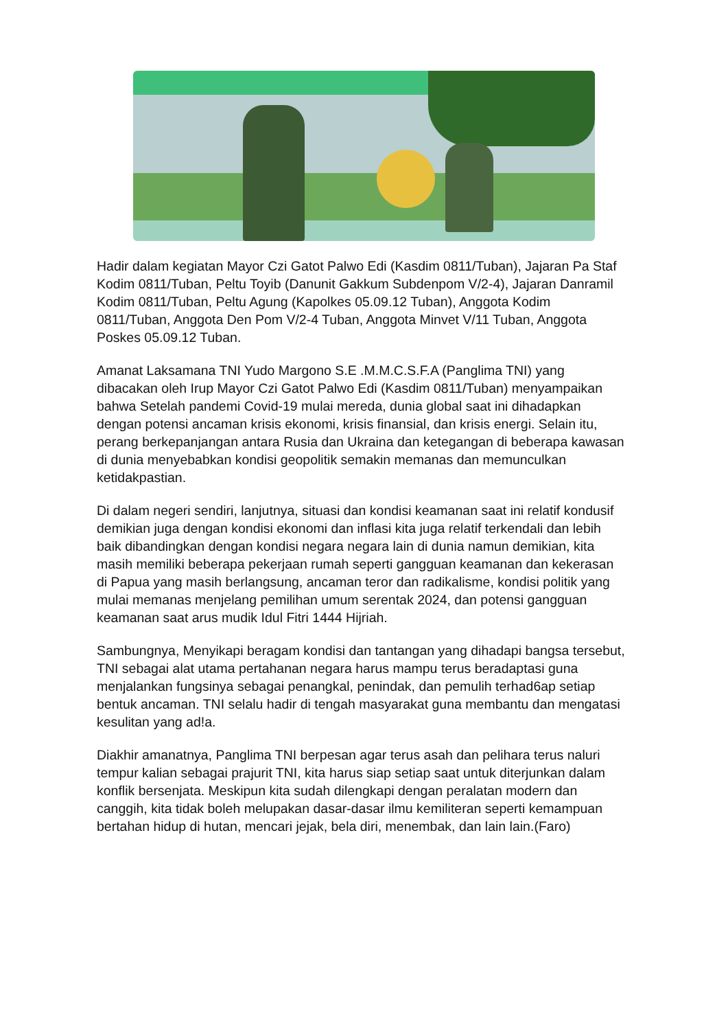Hadir dalam kegiatan Mayor Czi Gatot Palwo Edi (Kasdim 0811/Tuban), Jajaran Pa Staf Kodim 0811/Tuban, Peltu Toyib (Danunit Gakkum Subdenpom V/2-4), Jajaran Danramil Kodim 0811/Tuban, Peltu Agung (Kapolkes 05.09.12 Tuban), Anggota Kodim 0811/Tuban, Anggota Den Pom V/2-4 Tuban, Anggota Minvet V/11 Tuban, Anggota Poskes 05.09.12 Tuban.
Amanat Laksamana TNI Yudo Margono S.E .M.M.C.S.F.A (Panglima TNI) yang dibacakan oleh Irup Mayor Czi Gatot Palwo Edi (Kasdim 0811/Tuban) menyampaikan bahwa Setelah pandemi Covid-19 mulai mereda, dunia global saat ini dihadapkan dengan potensi ancaman krisis ekonomi, krisis finansial, dan krisis energi. Selain itu, perang berkepanjangan antara Rusia dan Ukraina dan ketegangan di beberapa kawasan di dunia menyebabkan kondisi geopolitik semakin memanas dan memunculkan ketidakpastian.
Di dalam negeri sendiri, lanjutnya, situasi dan kondisi keamanan saat ini relatif kondusif demikian juga dengan kondisi ekonomi dan inflasi kita juga relatif terkendali dan lebih baik dibandingkan dengan kondisi negara negara lain di dunia namun demikian, kita masih memiliki beberapa pekerjaan rumah seperti gangguan keamanan dan kekerasan di Papua yang masih berlangsung, ancaman teror dan radikalisme, kondisi politik yang mulai memanas menjelang pemilihan umum serentak 2024, dan potensi gangguan keamanan saat arus mudik Idul Fitri 1444 Hijriah.
Sambungnya, Menyikapi beragam kondisi dan tantangan yang dihadapi bangsa tersebut, TNI sebagai alat utama pertahanan negara harus mampu terus beradaptasi guna menjalankan fungsinya sebagai penangkal, penindak, dan pemulih terhad6ap setiap bentuk ancaman. TNI selalu hadir di tengah masyarakat guna membantu dan mengatasi kesulitan yang ad!a.
Diakhir amanatnya, Panglima TNI berpesan agar terus asah dan pelihara terus naluri tempur kalian sebagai prajurit TNI, kita harus siap setiap saat untuk diterjunkan dalam konflik bersenjata. Meskipun kita sudah dilengkapi dengan peralatan modern dan canggih, kita tidak boleh melupakan dasar-dasar ilmu kemiliteran seperti kemampuan bertahan hidup di hutan, mencari jejak, bela diri, menembak, dan lain lain.(Faro)